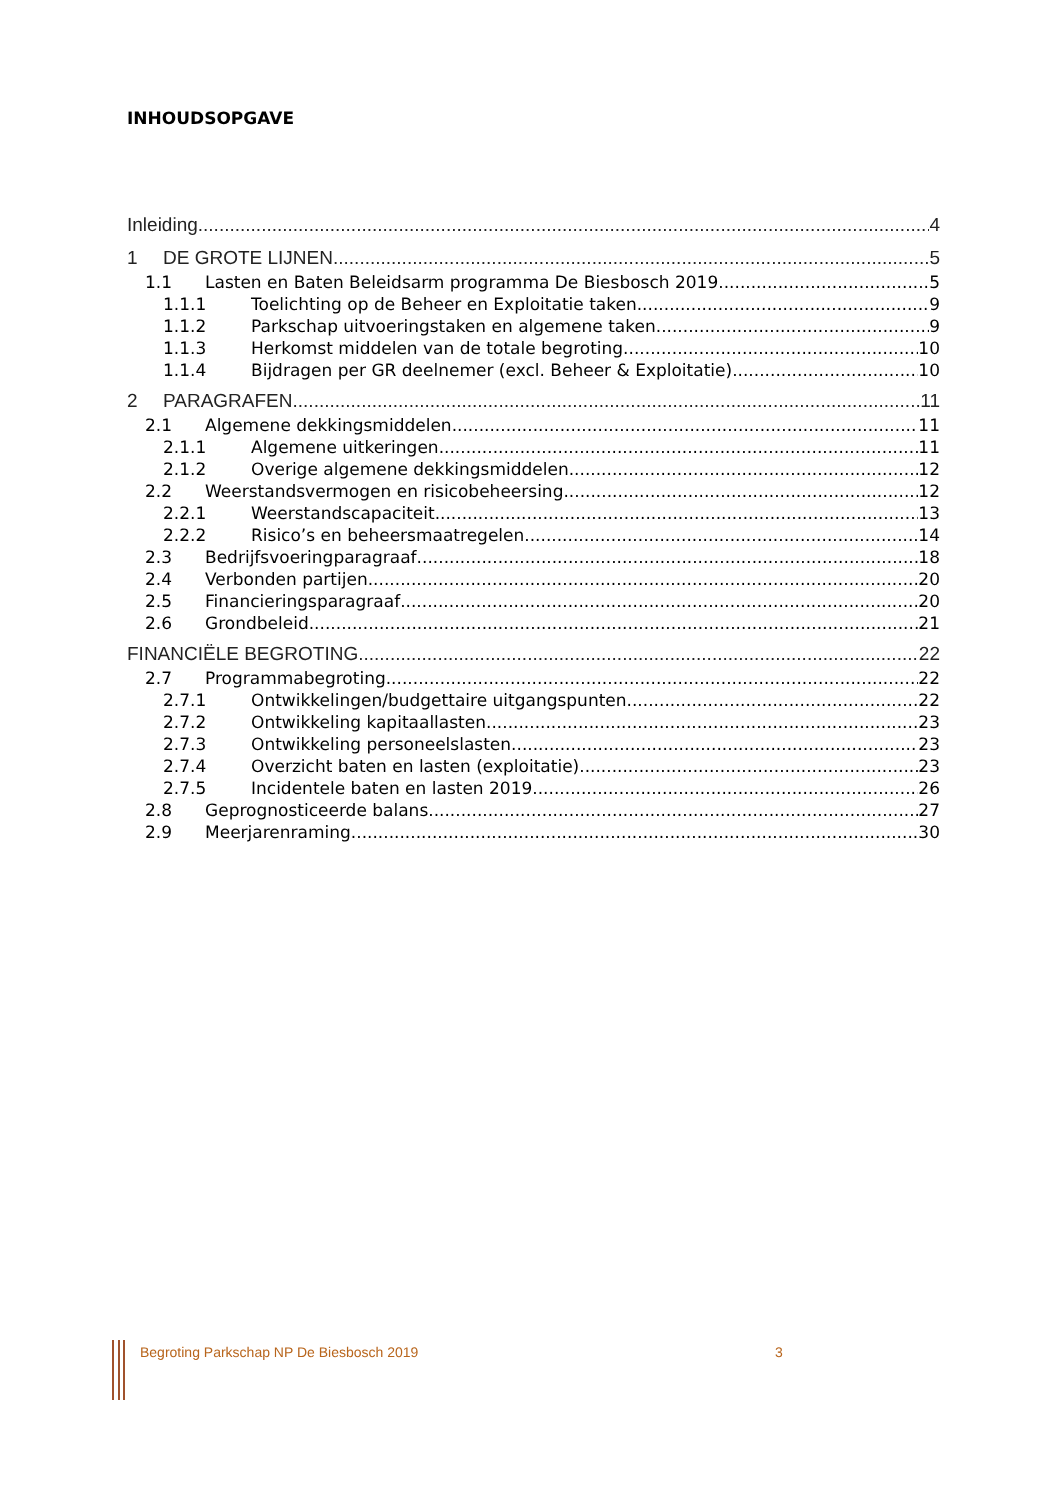INHOUDSOPGAVE
Inleiding 4
1 DE GROTE LIJNEN 5
1.1 Lasten en Baten Beleidsarm programma De Biesbosch 2019 5
1.1.1 Toelichting op de Beheer en Exploitatie taken. 9
1.1.2 Parkschap uitvoeringstaken en algemene taken. 9
1.1.3 Herkomst middelen van de totale begroting 10
1.1.4 Bijdragen per GR deelnemer (excl. Beheer & Exploitatie) 10
2 PARAGRAFEN 11
2.1 Algemene dekkingsmiddelen 11
2.1.1 Algemene uitkeringen 11
2.1.2 Overige algemene dekkingsmiddelen 12
2.2 Weerstandsvermogen en risicobeheersing 12
2.2.1 Weerstandscapaciteit 13
2.2.2 Risico’s en beheersmaatregelen 14
2.3 Bedrijfsvoeringparagraaf 18
2.4 Verbonden partijen 20
2.5 Financieringsparagraaf 20
2.6 Grondbeleid 21
FINANCIËLE BEGROTING 22
2.7 Programmabegroting 22
2.7.1 Ontwikkelingen/budgettaire uitgangspunten 22
2.7.2 Ontwikkeling kapitaallasten 23
2.7.3 Ontwikkeling personeelslasten 23
2.7.4 Overzicht baten en lasten (exploitatie) 23
2.7.5 Incidentele baten en lasten 2019 26
2.8 Geprognosticeerde balans 27
2.9 Meerjarenraming 30
Begroting Parkschap NP De Biesbosch 2019
3